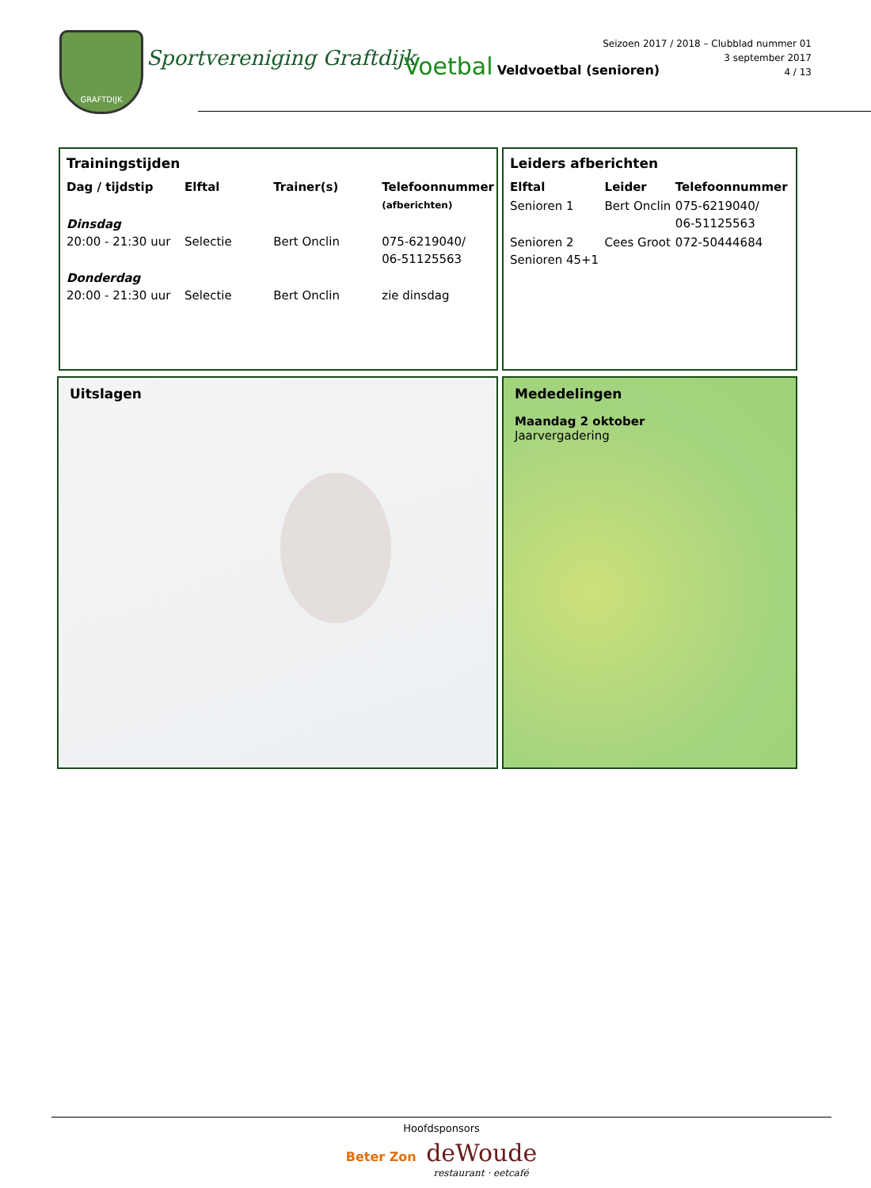GRAFTDIJK
Sportvereniging Graftdijk Voetbal Veldvoetbal (senioren)
Seizoen 2017 / 2018 – Clubblad nummer 01
3 september 2017
4 / 13
Trainingstijden
| Dag / tijdstip | Elftal | Trainer(s) | Telefoonnummer (afberichten) |
| --- | --- | --- | --- |
| Dinsdag 20:00 - 21:30 uur | Selectie | Bert Onclin | 075-6219040/ 06-51125563 |
| Donderdag 20:00 - 21:30 uur | Selectie | Bert Onclin | zie dinsdag |
Leiders afberichten
| Elftal | Leider | Telefoonnummer |
| --- | --- | --- |
| Senioren 1 | Bert Onclin | 075-6219040/ 06-51125563 |
| Senioren 2 Senioren 45+1 | Cees Groot | 072-50444684 |
Uitslagen
Mededelingen
Maandag 2 oktober
Jaarvergadering
Hoofdsponsors
Beter Zon deWoude
restaurant · eetcafé